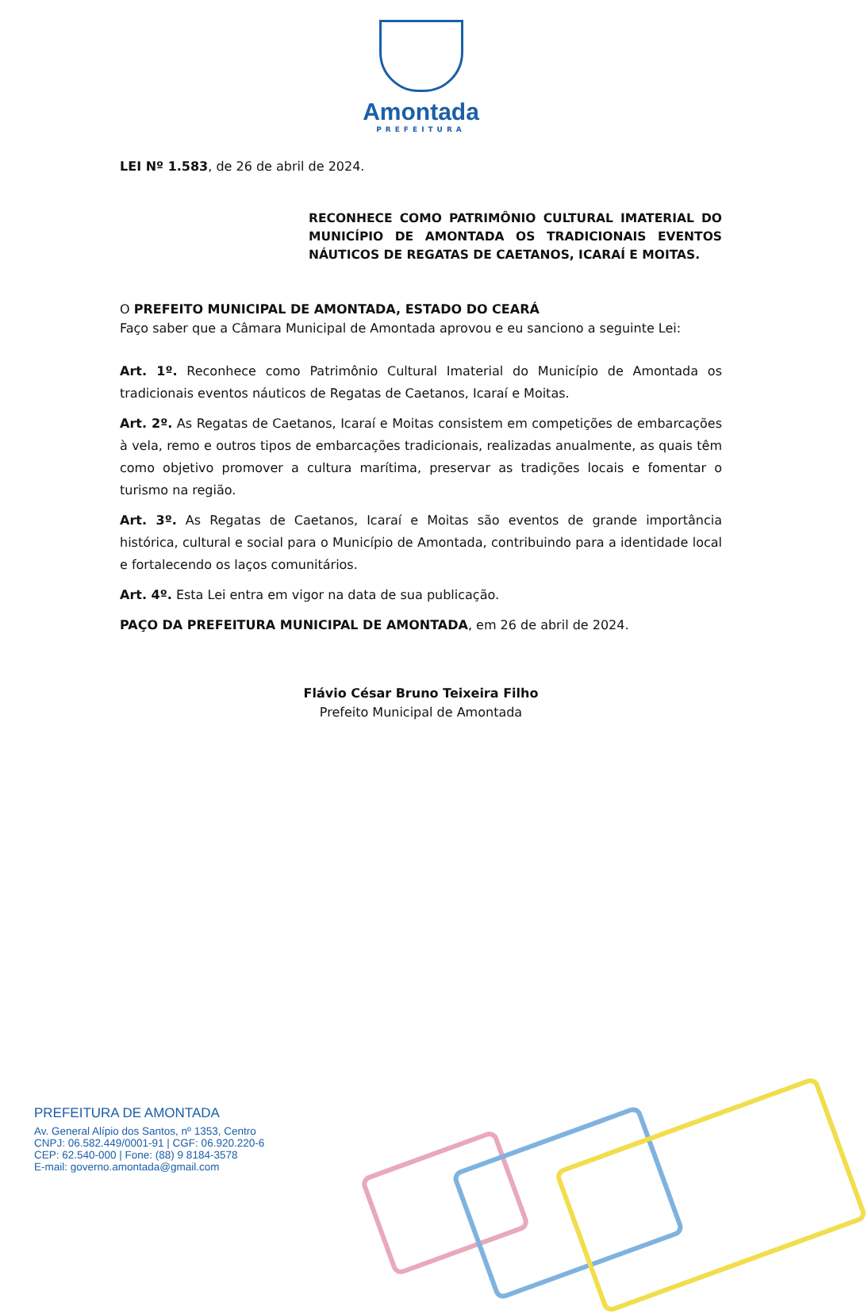Amontada
PREFEITURA
LEI Nº 1.583, de 26 de abril de 2024.
RECONHECE COMO PATRIMÔNIO CULTURAL IMATERIAL DO MUNICÍPIO DE AMONTADA OS TRADICIONAIS EVENTOS NÁUTICOS DE REGATAS DE CAETANOS, ICARAÍ E MOITAS.
O PREFEITO MUNICIPAL DE AMONTADA, ESTADO DO CEARÁ
Faço saber que a Câmara Municipal de Amontada aprovou e eu sanciono a seguinte Lei:
Art. 1º. Reconhece como Patrimônio Cultural Imaterial do Município de Amontada os tradicionais eventos náuticos de Regatas de Caetanos, Icaraí e Moitas.
Art. 2º. As Regatas de Caetanos, Icaraí e Moitas consistem em competições de embarcações à vela, remo e outros tipos de embarcações tradicionais, realizadas anualmente, as quais têm como objetivo promover a cultura marítima, preservar as tradições locais e fomentar o turismo na região.
Art. 3º. As Regatas de Caetanos, Icaraí e Moitas são eventos de grande importância histórica, cultural e social para o Município de Amontada, contribuindo para a identidade local e fortalecendo os laços comunitários.
Art. 4º. Esta Lei entra em vigor na data de sua publicação.
PAÇO DA PREFEITURA MUNICIPAL DE AMONTADA, em 26 de abril de 2024.
Flávio César Bruno Teixeira Filho
Prefeito Municipal de Amontada
PREFEITURA DE AMONTADA
Av. General Alípio dos Santos, nº 1353, Centro
CNPJ: 06.582.449/0001-91 | CGF: 06.920.220-6
CEP: 62.540-000 | Fone: (88) 9 8184-3578
E-mail: governo.amontada@gmail.com